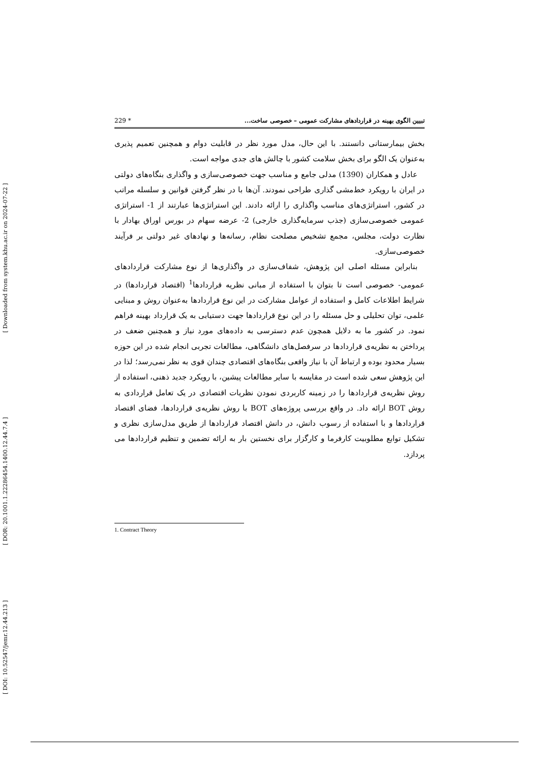[ Downloaded from system.khu.ac.ir on 2024-07-22 ]
[ DOR: 20.1001.1.22286454.1400.12.44.7.4 ]
[ DOI: 10.52547/jemr.12.44.213 ]
تبیین الگوی بهینه در قراردادهای مشارکت عمومی – خصوصی ساخت... 229 *
بخش بیمارستانی دانستند. با این حال، مدل مورد نظر در قابلیت دوام و همچنین تعمیم پذیری به‌عنوان یک الگو برای بخش سلامت کشور با چالش های جدی مواجه است.
عادل و همکاران (1390) مدلی جامع و مناسب جهت خصوصی‌سازی و واگذاری بنگاه‌های دولتی در ایران با رویکرد خط‌مشی گذاری طراحی نمودند. آن‌ها با در نظر گرفتن قوانین و سلسله مراتب در کشور، استراتژی‌های مناسب واگذاری را ارائه دادند. این استراتژی‌ها عبارتند از 1- استراتژی عمومی خصوصی‌سازی (جذب سرمایه‌گذاری خارجی) 2- عرضه سهام در بورس اوراق بهادار با نظارت دولت، مجلس، مجمع تشخیص مصلحت نظام، رسانه‌ها و نهادهای غیر دولتی بر فرآیند خصوصی‌سازی.
بنابراین مسئله اصلی این پژوهش، شفاف‌سازی در واگذاری‌ها از نوع مشارکت قراردادهای عمومی- خصوصی است تا بتوان با استفاده از مبانی نظریه قراردادها<sup>1</sup> (اقتصاد قراردادها) در شرایط اطلاعات کامل و استفاده از عوامل مشارکت در این نوع قراردادها به‌عنوان روش و مبنایی علمی، توان تحلیلی و حل مسئله را در این نوع قراردادها جهت دستیابی به یک قرارداد بهینه فراهم نمود. در کشور ما به دلایل همچون عدم دسترسی به داده‌های مورد نیاز و همچنین ضعف در پرداختن به نظریه‌ی قراردادها در سرفصل‌های دانشگاهی، مطالعات تجربی انجام شده در این حوزه بسیار محدود بوده و ارتباط آن با نیاز واقعی بنگاه‌های اقتصادی چندان قوی به نظر نمی‌رسد؛ لذا در این پژوهش سعی شده است در مقایسه با سایر مطالعات پیشین، با رویکرد جدید ذهنی، استفاده از روش نظریه‌ی قراردادها را در زمینه کاربردی نمودن نظریات اقتصادی در یک تعامل قراردادی به روش BOT ارائه داد. در واقع بررسی پروژه‌های BOT با روش نظریه‌ی قراردادها، فضای اقتصاد قراردادها و با استفاده از رسوب دانش، در دانش اقتصاد قراردادها از طریق مدل‌سازی نظری و تشکیل توابع مطلوبیت کارفرما و کارگزار برای نخستین بار به ارائه تضمین و تنظیم قراردادها می پردازد.
1. Contract Theory